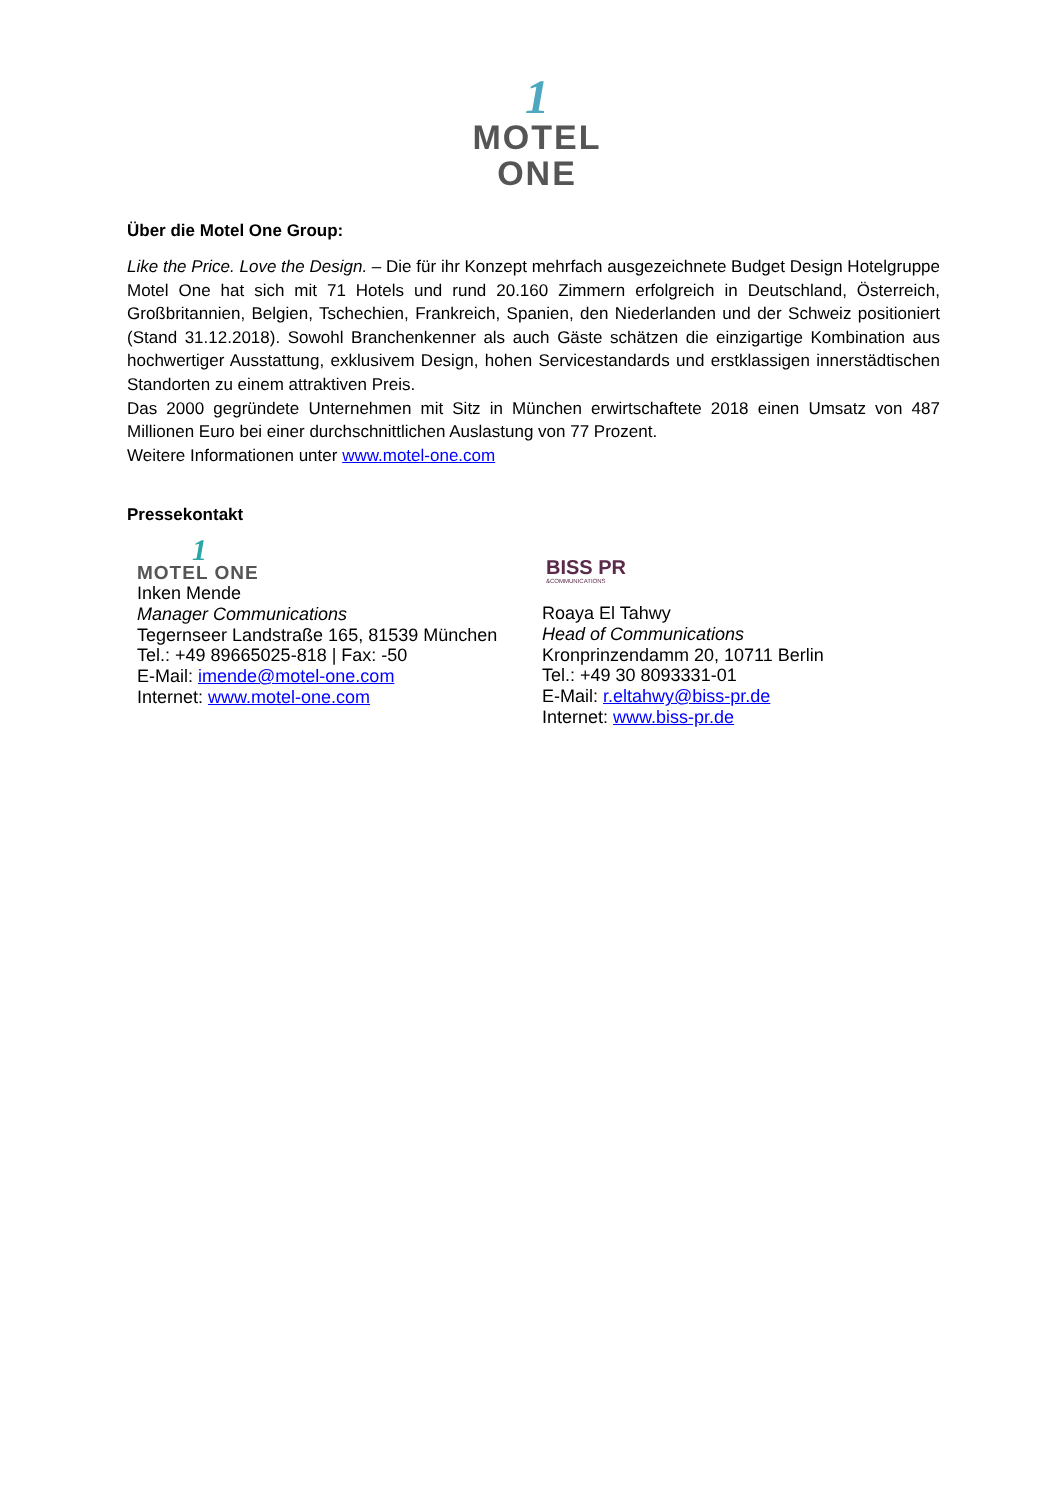1
MOTEL ONE
Über die Motel One Group:
Like the Price. Love the Design. – Die für ihr Konzept mehrfach ausgezeichnete Budget Design Hotelgruppe Motel One hat sich mit 71 Hotels und rund 20.160 Zimmern erfolgreich in Deutschland, Österreich, Großbritannien, Belgien, Tschechien, Frankreich, Spanien, den Niederlanden und der Schweiz positioniert (Stand 31.12.2018). Sowohl Branchenkenner als auch Gäste schätzen die einzigartige Kombination aus hochwertiger Ausstattung, exklusivem Design, hohen Servicestandards und erstklassigen innerstädtischen Standorten zu einem attraktiven Preis.
Das 2000 gegründete Unternehmen mit Sitz in München erwirtschaftete 2018 einen Umsatz von 487 Millionen Euro bei einer durchschnittlichen Auslastung von 77 Prozent.
Weitere Informationen unter www.motel-one.com
Pressekontakt
1
MOTEL ONE
Inken Mende
Manager Communications
Tegernseer Landstraße 165, 81539 München
Tel.: +49 89665025-818 | Fax: -50
E-Mail: imende@motel-one.com
Internet: www.motel-one.com
BISS PR
&COMMUNICATIONS
Roaya El Tahwy
Head of Communications
Kronprinzendamm 20, 10711 Berlin
Tel.: +49 30 8093331-01
E-Mail: r.eltahwy@biss-pr.de
Internet: www.biss-pr.de